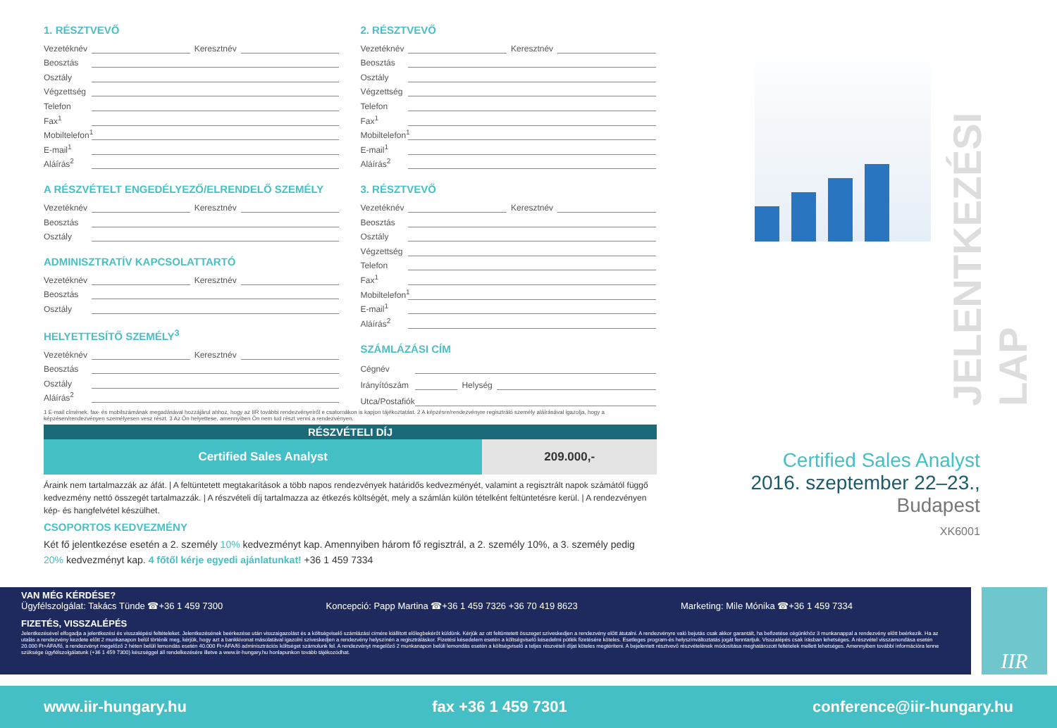1. RÉSZTVEVŐ
Vezetéknév Keresztnév
Beosztás
Osztály
Végzettség
Telefon
Fax<sup>1</sup>
Mobiltelefon<sup>1</sup>
E-mail<sup>1</sup>
Aláírás<sup>2</sup>
A RÉSZVÉTELT ENGEDÉLYEZŐ/ELRENDELŐ SZEMÉLY
Vezetéknév Keresztnév
Beosztás
Osztály
ADMINISZTRATÍV KAPCSOLATTARTÓ
Vezetéknév Keresztnév
Beosztás
Osztály
HELYETTESÍTŐ SZEMÉLY<sup>3</sup>
Vezetéknév Keresztnév
Beosztás
Osztály
Aláírás<sup>2</sup>
2. RÉSZTVEVŐ
Vezetéknév Keresztnév
Beosztás
Osztály
Végzettség
Telefon
Fax<sup>1</sup>
Mobiltelefon<sup>1</sup>
E-mail<sup>1</sup>
Aláírás<sup>2</sup>
3. RÉSZTVEVŐ
Vezetéknév Keresztnév
Beosztás
Osztály
Végzettség
Telefon
Fax<sup>1</sup>
Mobiltelefon<sup>1</sup>
E-mail<sup>1</sup>
Aláírás<sup>2</sup>
SZÁMLÁZÁSI CÍM
Cégnév
Irányítószám Helység
Utca/Postafiók
JELENTKEZÉSI LAP
Certified Sales Analyst
2016. szeptember 22–23.,
Budapest
XK6001
1 E-mail címének, fax- és mobilszámának megadásával hozzájárul ahhoz, hogy az IIR további rendezvényeiről e csatornákon is kapjon tájékoztatást. 2 A képzésre/rendezvényre regisztráló személy aláírásával igazolja, hogy a képzésen/rendezvényen személyesen vesz részt. 3 Az Ön helyettese, amennyiben Ön nem tud részt venni a rendezvényen.
| RÉSZVÉTELI DÍJ | |
| --- | --- |
| Certified Sales Analyst | 209.000,- |
Áraink nem tartalmazzák az áfát. | A feltüntetett megtakarítások a több napos rendezvények határidős kedvezményét, valamint a regisztrált napok számától függő kedvezmény nettó összegét tartalmazzák. | A részvételi díj tartalmazza az étkezés költségét, mely a számlán külön tételként feltüntetésre kerül. | A rendezvényen kép- és hangfelvétel készülhet.
CSOPORTOS KEDVEZMÉNY
Két fő jelentkezése esetén a 2. személy 10% kedvezményt kap. Amennyiben három fő regisztrál, a 2. személy 10%, a 3. személy pedig 20% kedvezményt kap. 4 főtől kérje egyedi ajánlatunkat! +36 1 459 7334
VAN MÉG KÉRDÉSE?
Ügyfélszolgálat: Takács Tünde ☎+36 1 459 7300 Koncepció: Papp Martina ☎+36 1 459 7326 +36 70 419 8623 Marketing: Mile Mónika ☎+36 1 459 7334
FIZETÉS, VISSZALÉPÉS
Jelentkezésével elfogadja a jelentkezési és visszalépési feltételeket. Jelentkezésének beérkezése után visszaigazolást és a költségviselő számlázási címére kiállított előlegbekérőt küldünk. Kérjük az ott feltüntetett összeget szíveskedjen a rendezvény előtt átutalni. A rendezvényre való bejutás csak akkor garantált, ha befizetése cégünkhöz 3 munkanappal a rendezvény előtt beérkezik. Ha az utalás a rendezvény kezdete előtt 2 munkanapon belül történik meg, kérjük, hogy azt a bankkivonat másolatával igazolni szíveskedjen a rendezvény helyszínén a regisztráláskor. Fizetési késedelem esetén a költségviselő késedelmi pótlék fizetésére köteles. Esetleges program-és helyszínváltoztatás jogát fenntartjuk. Visszalépés csak írásban lehetséges. A részvétel visszamondása esetén 20.000 Ft+ÁFA/fő, a rendezvényt megelőző 2 héten belüli lemondás esetén 40.000 Ft+ÁFA/fő adminisztrációs költséget számolunk fel. A rendezvényt megelőző 2 munkanapon belüli lemondás esetén a költségviselő a teljes részvételi díjat köteles megtéríteni. A bejelentett résztvevő részvételének módosítása meghatározott feltételek mellett lehetséges. Amennyiben további információra lenne szüksége ügyfélszolgálatunk (+36 1 459 7300) készséggel áll rendelkezésére illetve a www.iir-hungary.hu honlapunkon tovább tájékozódhat.
IIR
www.iir-hungary.hu fax +36 1 459 7301 conference@iir-hungary.hu